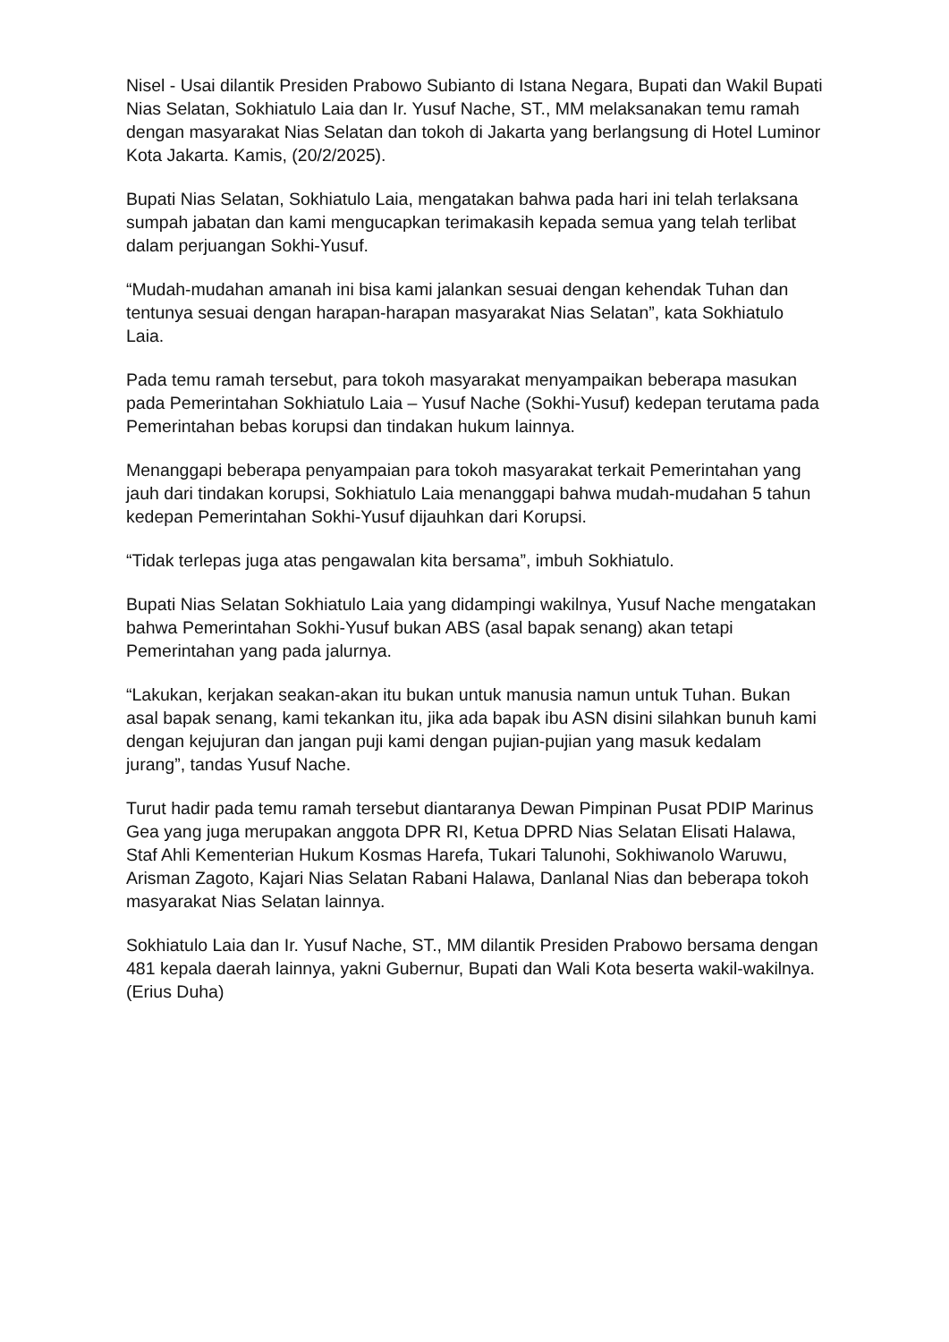Nisel - Usai dilantik Presiden Prabowo Subianto di Istana Negara, Bupati dan Wakil Bupati Nias Selatan, Sokhiatulo Laia dan Ir. Yusuf Nache, ST., MM melaksanakan temu ramah dengan masyarakat Nias Selatan dan tokoh di Jakarta yang berlangsung di Hotel Luminor Kota Jakarta. Kamis, (20/2/2025).
Bupati Nias Selatan, Sokhiatulo Laia, mengatakan bahwa pada hari ini telah terlaksana sumpah jabatan dan kami mengucapkan terimakasih kepada semua yang telah terlibat dalam perjuangan Sokhi-Yusuf.
“Mudah-mudahan amanah ini bisa kami jalankan sesuai dengan kehendak Tuhan dan tentunya sesuai dengan harapan-harapan masyarakat Nias Selatan”, kata Sokhiatulo Laia.
Pada temu ramah tersebut, para tokoh masyarakat menyampaikan beberapa masukan pada Pemerintahan Sokhiatulo Laia – Yusuf Nache (Sokhi-Yusuf) kedepan terutama pada Pemerintahan bebas korupsi dan tindakan hukum lainnya.
Menanggapi beberapa penyampaian para tokoh masyarakat terkait Pemerintahan yang jauh dari tindakan korupsi, Sokhiatulo Laia menanggapi bahwa mudah-mudahan 5 tahun kedepan Pemerintahan Sokhi-Yusuf dijauhkan dari Korupsi.
“Tidak terlepas juga atas pengawalan kita bersama”, imbuh Sokhiatulo.
Bupati Nias Selatan Sokhiatulo Laia yang didampingi wakilnya, Yusuf Nache mengatakan bahwa Pemerintahan Sokhi-Yusuf bukan ABS (asal bapak senang) akan tetapi Pemerintahan yang pada jalurnya.
“Lakukan, kerjakan seakan-akan itu bukan untuk manusia namun untuk Tuhan. Bukan asal bapak senang, kami tekankan itu, jika ada bapak ibu ASN disini silahkan bunuh kami dengan kejujuran dan jangan puji kami dengan pujian-pujian yang masuk kedalam jurang”, tandas Yusuf Nache.
Turut hadir pada temu ramah tersebut diantaranya Dewan Pimpinan Pusat PDIP Marinus Gea yang juga merupakan anggota DPR RI, Ketua DPRD Nias Selatan Elisati Halawa, Staf Ahli Kementerian Hukum Kosmas Harefa, Tukari Talunohi, Sokhiwanolo Waruwu, Arisman Zagoto, Kajari Nias Selatan Rabani Halawa, Danlanal Nias dan beberapa tokoh masyarakat Nias Selatan lainnya.
Sokhiatulo Laia dan Ir. Yusuf Nache, ST., MM dilantik Presiden Prabowo bersama dengan 481 kepala daerah lainnya, yakni Gubernur, Bupati dan Wali Kota beserta wakil-wakilnya. (Erius Duha)